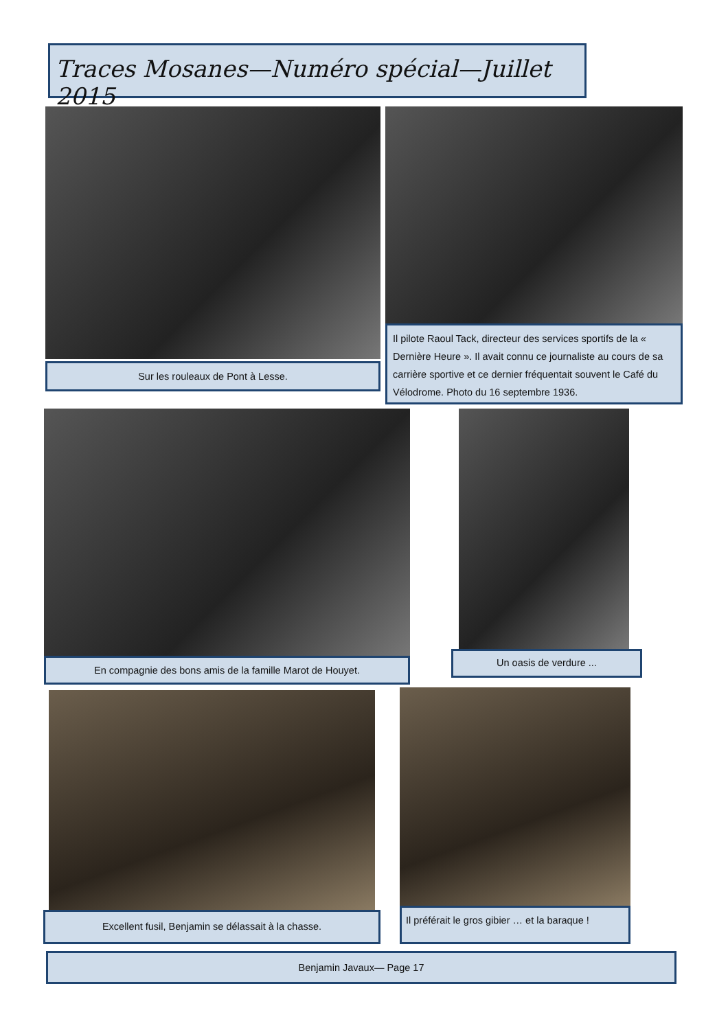Traces Mosanes—Numéro spécial—Juillet 2015
Sur les rouleaux de Pont à Lesse.
Il pilote Raoul Tack, directeur des services sportifs de la « Dernière Heure ». Il avait connu ce journaliste au cours de sa carrière sportive et ce dernier fréquentait souvent le Café du Vélodrome. Photo du 16 septembre 1936.
En compagnie des bons amis de la famille Marot de Houyet.
Un oasis de verdure ...
Excellent fusil, Benjamin se délassait à la chasse.
Il préférait le gros gibier … et la baraque !
Benjamin Javaux— Page 17